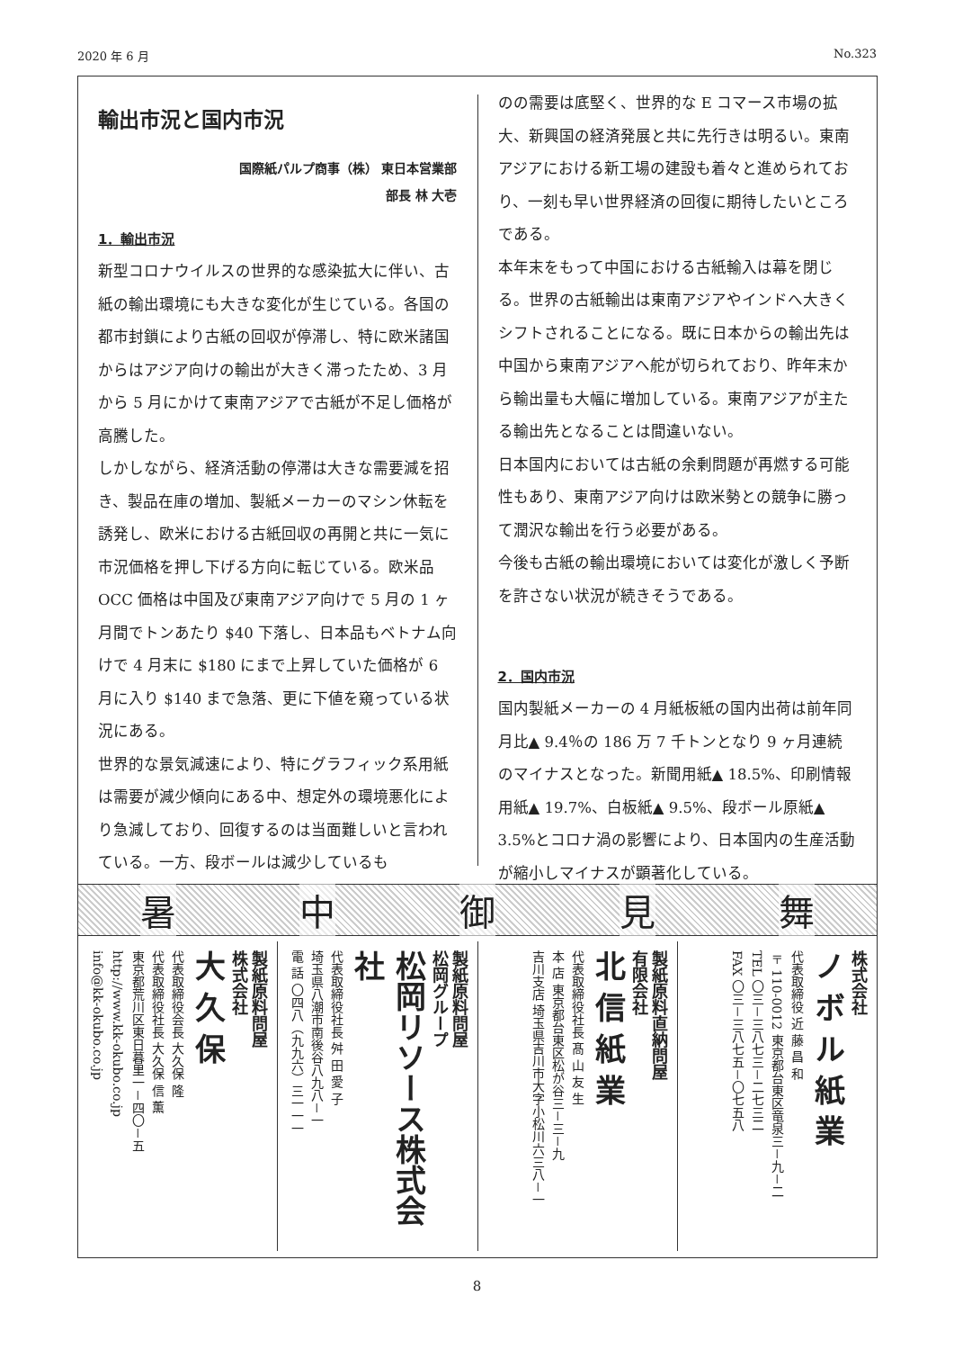2020 年 6 月 No.323
輸出市況と国内市況
国際紙パルプ商事（株） 東日本営業部
部長 林 大壱
1．輸出市況
新型コロナウイルスの世界的な感染拡大に伴い、古紙の輸出環境にも大きな変化が生じている。各国の都市封鎖により古紙の回収が停滞し、特に欧米諸国からはアジア向けの輸出が大きく滞ったため、3 月から 5 月にかけて東南アジアで古紙が不足し価格が高騰した。
しかしながら、経済活動の停滞は大きな需要減を招き、製品在庫の増加、製紙メーカーのマシン休転を誘発し、欧米における古紙回収の再開と共に一気に市況価格を押し下げる方向に転じている。欧米品 OCC 価格は中国及び東南アジア向けで 5 月の 1 ヶ月間でトンあたり $40 下落し、日本品もベトナム向けで 4 月末に $180 にまで上昇していた価格が 6 月に入り $140 まで急落、更に下値を窺っている状況にある。
世界的な景気減速により、特にグラフィック系用紙は需要が減少傾向にある中、想定外の環境悪化により急減しており、回復するのは当面難しいと言われている。一方、段ボールは減少しているも
のの需要は底堅く、世界的な E コマース市場の拡大、新興国の経済発展と共に先行きは明るい。東南アジアにおける新工場の建設も着々と進められており、一刻も早い世界経済の回復に期待したいところである。
本年末をもって中国における古紙輸入は幕を閉じる。世界の古紙輸出は東南アジアやインドへ大きくシフトされることになる。既に日本からの輸出先は中国から東南アジアへ舵が切られており、昨年末から輸出量も大幅に増加している。東南アジアが主たる輸出先となることは間違いない。
日本国内においては古紙の余剰問題が再燃する可能性もあり、東南アジア向けは欧米勢との競争に勝って潤沢な輸出を行う必要がある。
今後も古紙の輸出環境においては変化が激しく予断を許さない状況が続きそうである。
2．国内市況
国内製紙メーカーの 4 月紙板紙の国内出荷は前年同月比▲ 9.4％の 186 万 7 千トンとなり 9 ヶ月連続のマイナスとなった。新聞用紙▲ 18.5%、印刷情報用紙▲ 19.7%、白板紙▲ 9.5%、段ボール原紙▲ 3.5%とコロナ渦の影響により、日本国内の生産活動が縮小しマイナスが顕著化している。
暑中御見舞
製紙原料問屋
株式会社
大 久 保
代表取締役会長 大久保 隆
代表取締役社長 大久保 信 薫
東京都荒川区東日暮里一－四〇－五
http://www.kk-okubo.co.jp
info@kk-okubo.co.jp
製紙原料問屋
松岡グループ
松岡リソース株式会社
代表取締役社長 舛 田 愛 子
埼玉県八潮市南後谷八九八－一
電 話 〇四八（九九六）三一一一
製紙原料直納問屋
有限会社
北 信 紙 業
代表取締役社長 髙 山 友 生
本 店 東京都台東区松が谷三－三－九
吉川支店 埼玉県吉川市大字小松川六三八－一
株式会社
ノ ボ ル 紙 業
代表取締役 近 藤 昌 和
〒110-0012 東京都台東区竜泉三－九－二
TEL 〇三－三八七三－二七三二
FAX 〇三－三八七五－〇七五八
8